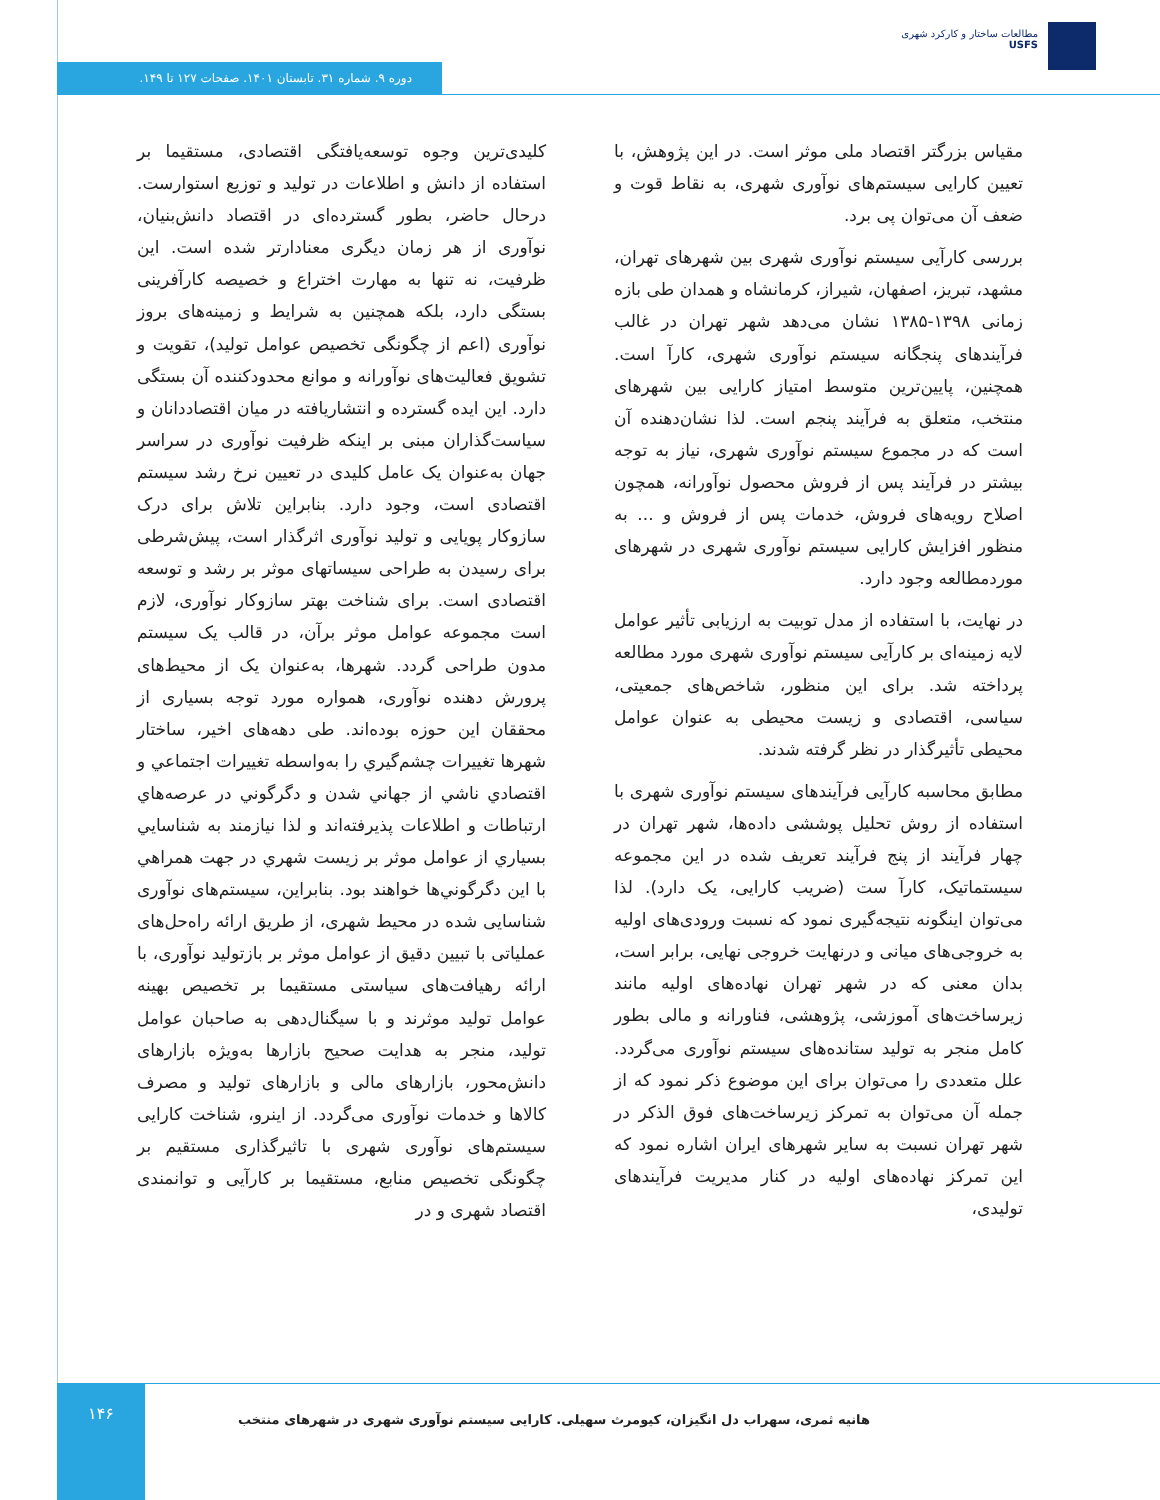مطالعات ساختار و کارکرد شهری
USFS
دوره ۹. شماره ۳۱. تابستان ۱۴۰۱. صفحات ۱۲۷ تا ۱۴۹.
کلیدی‌ترین وجوه توسعه‌یافتگی اقتصادی، مستقیما بر استفاده از دانش و اطلاعات در تولید و توزیع استوارست. درحال حاضر، بطور گسترده‌ای در اقتصاد دانش‌بنیان، نوآوری از هر زمان دیگری معنادارتر شده است. این ظرفیت، نه تنها به مهارت اختراع و خصیصه کارآفرینی بستگی دارد، بلکه همچنین به شرایط و زمینه‌های بروز نوآوری (اعم از چگونگی تخصیص عوامل تولید)، تقویت و تشویق فعالیت‌های نوآورانه و موانع محدودکننده آن بستگی دارد. این ایده گسترده و انتشاریافته در میان اقتصاددانان و سیاست‌گذاران مبنی بر اینکه ظرفیت نوآوری در سراسر جهان به‌عنوان یک عامل کلیدی در تعیین نرخ رشد سیستم اقتصادی است، وجود دارد. بنابراین تلاش برای درک سازوکار پویایی و تولید نوآوری اثرگذار است، پیش‌شرطی برای رسیدن به طراحی سیساتهای موثر بر رشد و توسعه اقتصادی است. برای شناخت بهتر سازوکار نوآوری، لازم است مجموعه عوامل موثر برآن، در قالب یک سیستم مدون طراحی گردد. شهرها، به‌عنوان یک از محیط‌های پرورش دهنده نوآوری، همواره مورد توجه بسیاری از محققان این حوزه بوده‌اند. طی دهه‌های اخیر، ساختار شهرها تغییرات چشم‌گيري را به‌واسطه تغییرات اجتماعي و اقتصادي ناشي از جهاني شدن و دگرگوني در عرصه‌هاي ارتباطات و اطلاعات پذيرفته‌اند و لذا نيازمند به شناسايي بسياري از عوامل موثر بر زيست شهري در جهت همراهي با اين دگرگوني‌ها خواهند بود. بنابراین، سیستم‌های نوآوری شناسایی شده در محیط شهری، از طریق ارائه راه‌حل‌های عملیاتی با تبیین دقیق از عوامل موثر بر بازتولید نوآوری، با ارائه رهیافت‌های سیاستی مستقیما بر تخصیص بهینه عوامل تولید موثرند و با سیگنال‌دهی به صاحبان عوامل تولید، منجر به هدایت صحیح بازارها به‌ویژه بازارهای دانش‌محور، بازارهای مالی و بازارهای تولید و مصرف کالاها و خدمات نوآوری می‌گردد. از اینرو، شناخت کارایی سیستم‌های نوآوری شهری با تاثیرگذاری مستقیم بر چگونگی تخصیص منابع، مستقیما بر کارآیی و توانمندی اقتصاد شهری و در
مقیاس بزرگتر اقتصاد ملی موثر است. در این پژوهش، با تعیین کارایی سیستم‌های نوآوری شهری، به نقاط قوت و ضعف آن می‌توان پی برد.
بررسی کارآیی سیستم نوآوری شهری بین شهرهای تهران، مشهد، تبریز، اصفهان، شیراز، کرمانشاه و همدان طی بازه زمانی ۱۳۹۸-۱۳۸۵ نشان می‌دهد شهر تهران در غالب فرآیندهای پنجگانه سیستم نوآوری شهری، کارآ است. همچنین، پایین‌ترین متوسط امتیاز کارایی بین شهرهای منتخب، متعلق به فرآیند پنجم است. لذا نشان‌دهنده آن است که در مجموع سیستم نوآوری شهری، نیاز به توجه بیشتر در فرآیند پس از فروش محصول نوآورانه، همچون اصلاح رویه‌های فروش، خدمات پس از فروش و ... به منظور افزایش کارایی سیستم نوآوری شهری در شهرهای موردمطالعه وجود دارد.
در نهایت، با استفاده از مدل توبیت به ارزیابی تأثیر عوامل لایه زمینه‌ای بر کارآیی سیستم نوآوری شهری مورد مطالعه پرداخته شد. برای این منظور، شاخص‌های جمعیتی، سیاسی، اقتصادی و زیست محیطی به عنوان عوامل محیطی تأثیرگذار در نظر گرفته شدند.
مطابق محاسبه کارآیی فرآیندهای سیستم نوآوری شهری با استفاده از روش تحلیل پوششی داده‌ها، شهر تهران در چهار فرآیند از پنج فرآیند تعریف شده در این مجموعه سیستماتیک، کارآ ست (ضریب کارایی، یک دارد). لذا می‌توان اینگونه نتیجه‌گیری نمود که نسبت ورودی‌های اولیه به خروجی‌های میانی و درنهایت خروجی نهایی، برابر است، بدان معنی که در شهر تهران نهاده‌های اولیه مانند زیرساخت‌های آموزشی، پژوهشی، فناورانه و مالی بطور کامل منجر به تولید ستانده‌های سیستم نوآوری می‌گردد. علل متعددی را می‌توان برای این موضوع ذکر نمود که از جمله آن می‌توان به تمرکز زیرساخت‌های فوق الذکر در شهر تهران نسبت به سایر شهرهای ایران اشاره نمود که این تمرکز نهاده‌های اولیه در کنار مدیریت فرآیندهای تولیدی،
۱۴۶
هانیه ثمری، سهراب دل انگیزان، کیومرث سهیلی. کارایی سیستم نوآوری شهری در شهرهای منتخب